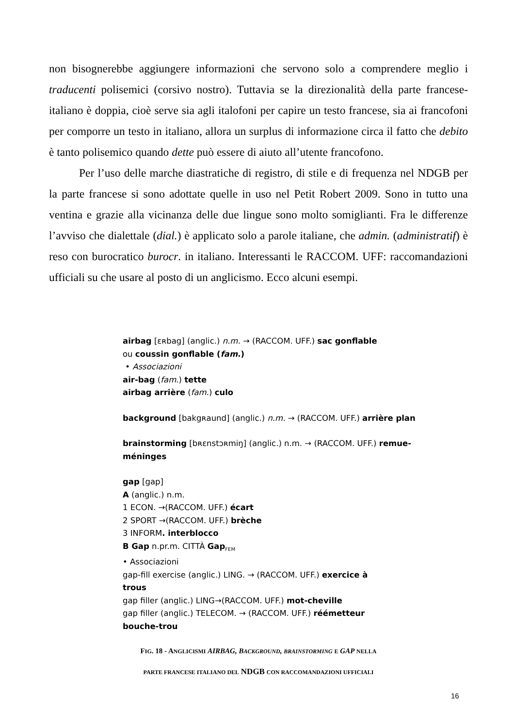non bisognerebbe aggiungere informazioni che servono solo a comprendere meglio i traducenti polisemici (corsivo nostro). Tuttavia se la direzionalità della parte francese-italiano è doppia, cioè serve sia agli italofoni per capire un testo francese, sia ai francofoni per comporre un testo in italiano, allora un surplus di informazione circa il fatto che debito è tanto polisemico quando dette può essere di aiuto all’utente francofono.
Per l’uso delle marche diastratiche di registro, di stile e di frequenza nel NDGB per la parte francese si sono adottate quelle in uso nel Petit Robert 2009. Sono in tutto una ventina e grazie alla vicinanza delle due lingue sono molto somiglianti. Fra le differenze l’avviso che dialettale (dial.) è applicato solo a parole italiane, che admin. (administratif) è reso con burocratico burocr. in italiano. Interessanti le RACCOM. UFF: raccomandazioni ufficiali su che usare al posto di un anglicismo. Ecco alcuni esempi.
airbag [ɛʀbag] (anglic.) n.m. → (RACCOM. UFF.) sac gonflable
ou coussin gonflable (fam.)
• Associazioni
air-bag (fam.) tette
airbag arrière (fam.) culo
background [bakgʀaund] (anglic.) n.m. → (RACCOM. UFF.) arrière plan
brainstorming [bʀɛnstɔʀmiŋ] (anglic.) n.m. → (RACCOM. UFF.) remue-méninges
gap [gap]
A (anglic.) n.m.
1 ECON. →(RACCOM. UFF.) écart
2 SPORT →(RACCOM. UFF.) brèche
3 INFORM. interblocco
B Gap n.pr.m. CITTÀ Gap<sub>FEM</sub>
• Associazioni
gap-fill exercise (anglic.) LING. → (RACCOM. UFF.) exercice à
trous
gap filler (anglic.) LING→(RACCOM. UFF.) mot-cheville
gap filler (anglic.) TELECOM. → (RACCOM. UFF.) réémetteur
bouche-trou
FIG. 18 - ANGLICISMI AIRBAG, BACKGROUND, BRAINSTORMING E GAP NELLA
PARTE FRANCESE ITALIANO DEL NDGB CON RACCOMANDAZIONI UFFICIALI
16